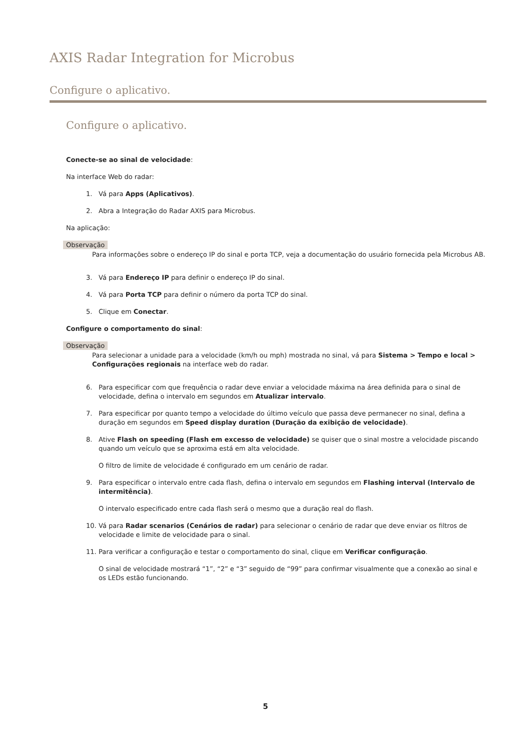AXIS Radar Integration for Microbus
Configure o aplicativo.
Configure o aplicativo.
Conecte-se ao sinal de velocidade:
Na interface Web do radar:
1. Vá para Apps (Aplicativos).
2. Abra a Integração do Radar AXIS para Microbus.
Na aplicação:
Observação
Para informações sobre o endereço IP do sinal e porta TCP, veja a documentação do usuário fornecida pela Microbus AB.
3. Vá para Endereço IP para definir o endereço IP do sinal.
4. Vá para Porta TCP para definir o número da porta TCP do sinal.
5. Clique em Conectar.
Configure o comportamento do sinal:
Observação
Para selecionar a unidade para a velocidade (km/h ou mph) mostrada no sinal, vá para Sistema > Tempo e local > Configurações regionais na interface web do radar.
6. Para especificar com que frequência o radar deve enviar a velocidade máxima na área definida para o sinal de velocidade, defina o intervalo em segundos em Atualizar intervalo.
7. Para especificar por quanto tempo a velocidade do último veículo que passa deve permanecer no sinal, defina a duração em segundos em Speed display duration (Duração da exibição de velocidade).
8.
Ative Flash on speeding (Flash em excesso de velocidade) se quiser que o sinal mostre a velocidade piscando quando um veículo que se aproxima está em alta velocidade.
O filtro de limite de velocidade é configurado em um cenário de radar.
9.
Para especificar o intervalo entre cada flash, defina o intervalo em segundos em Flashing interval (Intervalo de intermitência).
O intervalo especificado entre cada flash será o mesmo que a duração real do flash.
10. Vá para Radar scenarios (Cenários de radar) para selecionar o cenário de radar que deve enviar os filtros de velocidade e limite de velocidade para o sinal.
11.
Para verificar a configuração e testar o comportamento do sinal, clique em Verificar configuração.
O sinal de velocidade mostrará “1”, “2” e “3” seguido de “99” para confirmar visualmente que a conexão ao sinal e os LEDs estão funcionando.
5